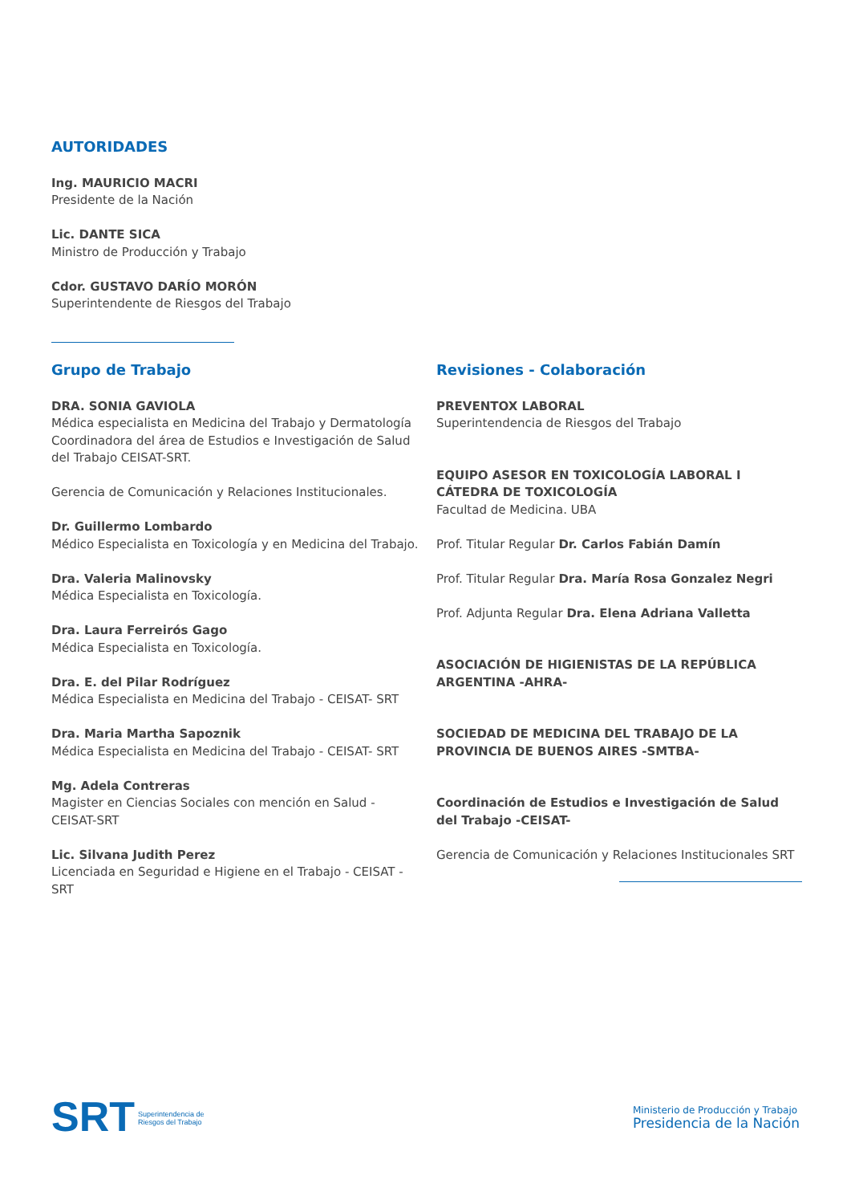AUTORIDADES
Ing. MAURICIO MACRI
Presidente de la Nación
Lic. DANTE SICA
Ministro de Producción y Trabajo
Cdor. GUSTAVO DARÍO MORÓN
Superintendente de Riesgos del Trabajo
Grupo de Trabajo
DRA. SONIA GAVIOLA
Médica especialista en Medicina del Trabajo y Dermatología Coordinadora del área de Estudios e Investigación de Salud del Trabajo CEISAT-SRT.
Gerencia de Comunicación y Relaciones Institucionales.
Dr. Guillermo Lombardo
Médico Especialista en Toxicología y en Medicina del Trabajo.
Dra. Valeria Malinovsky
Médica Especialista en Toxicología.
Dra. Laura Ferreirós Gago
Médica Especialista en Toxicología.
Dra. E. del Pilar Rodríguez
Médica Especialista en Medicina del Trabajo - CEISAT- SRT
Dra. Maria Martha Sapoznik
Médica Especialista en Medicina del Trabajo - CEISAT- SRT
Mg. Adela Contreras
Magister en Ciencias Sociales con mención en Salud - CEISAT-SRT
Lic. Silvana Judith Perez
Licenciada en Seguridad e Higiene en el Trabajo - CEISAT - SRT
Revisiones - Colaboración
PREVENTOX LABORAL
Superintendencia de Riesgos del Trabajo
EQUIPO ASESOR EN TOXICOLOGÍA LABORAL I CÁTEDRA DE TOXICOLOGÍA
Facultad de Medicina. UBA
Prof. Titular Regular Dr. Carlos Fabián Damín
Prof. Titular Regular Dra. María Rosa Gonzalez Negri
Prof. Adjunta Regular Dra. Elena Adriana Valletta
ASOCIACIÓN DE HIGIENISTAS DE LA REPÚBLICA ARGENTINA -AHRA-
SOCIEDAD DE MEDICINA DEL TRABAJO DE LA PROVINCIA DE BUENOS AIRES -SMTBA-
Coordinación de Estudios e Investigación de Salud del Trabajo -CEISAT-
Gerencia de Comunicación y Relaciones Institucionales SRT
SRT Superintendencia de
Riesgos del Trabajo
Ministerio de Producción y Trabajo
Presidencia de la Nación